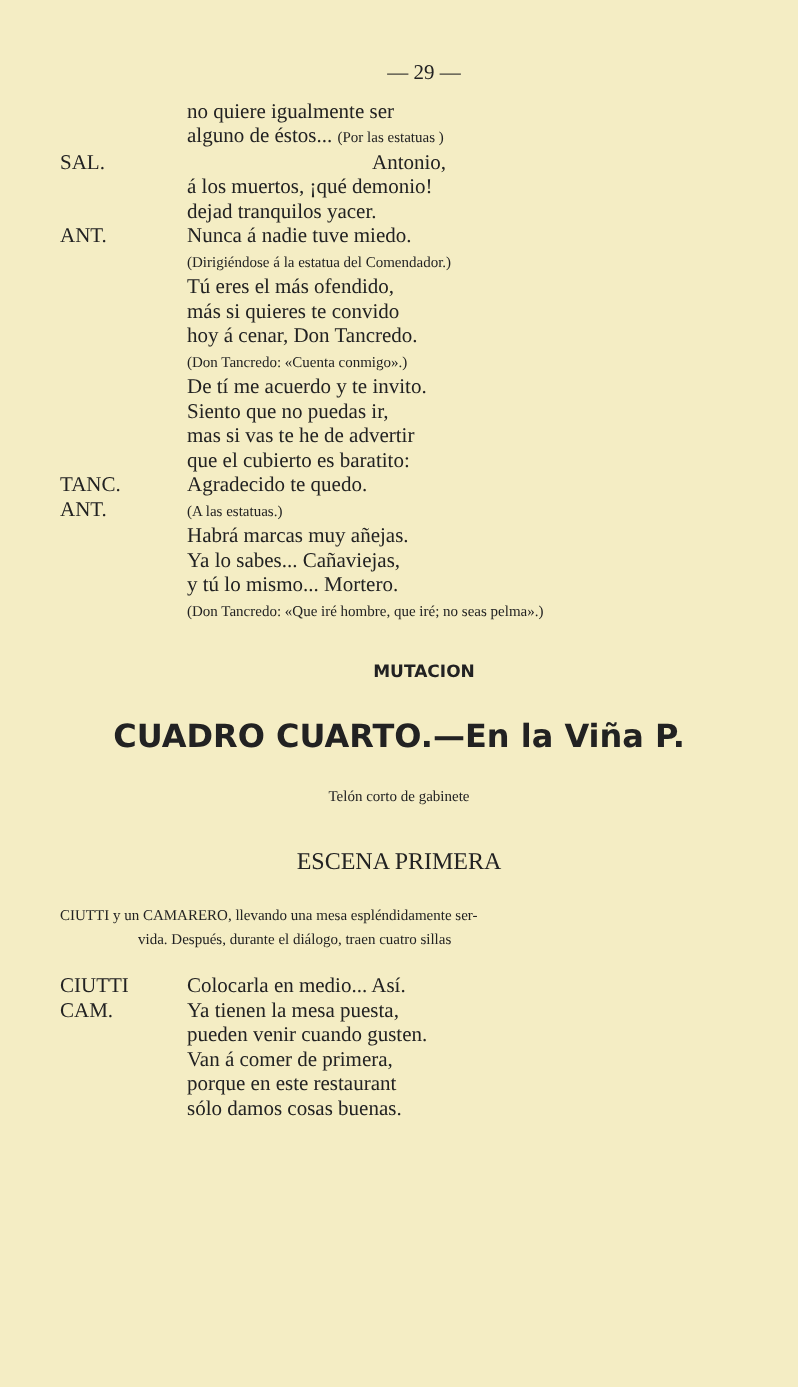— 29 —
no quiere igualmente ser
alguno de éstos... (Por las estatuas )
SAL. Antonio,
á los muertos, ¡qué demonio!
dejad tranquilos yacer.
ANT. Nunca á nadie tuve miedo.
(Dirigiéndose á la estatua del Comendador.)
Tú eres el más ofendido,
más si quieres te convido
hoy á cenar, Don Tancredo.
(Don Tancredo: «Cuenta conmigo».)
De tí me acuerdo y te invito.
Siento que no puedas ir,
mas si vas te he de advertir
que el cubierto es baratito:
TANC. Agradecido te quedo.
ANT.
(A las estatuas.)
Habrá marcas muy añejas.
Ya lo sabes... Cañaviejas,
y tú lo mismo... Mortero.
(Don Tancredo: «Que iré hombre, que iré; no seas pelma».)
MUTACION
CUADRO CUARTO.—En la Viña P.
Telón corto de gabinete
ESCENA PRIMERA
CIUTTI y un CAMARERO, llevando una mesa espléndidamente ser-
vida. Después, durante el diálogo, traen cuatro sillas
CIUTTI Colocarla en medio... Así.
CAM. Ya tienen la mesa puesta,
pueden venir cuando gusten.
Van á comer de primera,
porque en este restaurant
sólo damos cosas buenas.